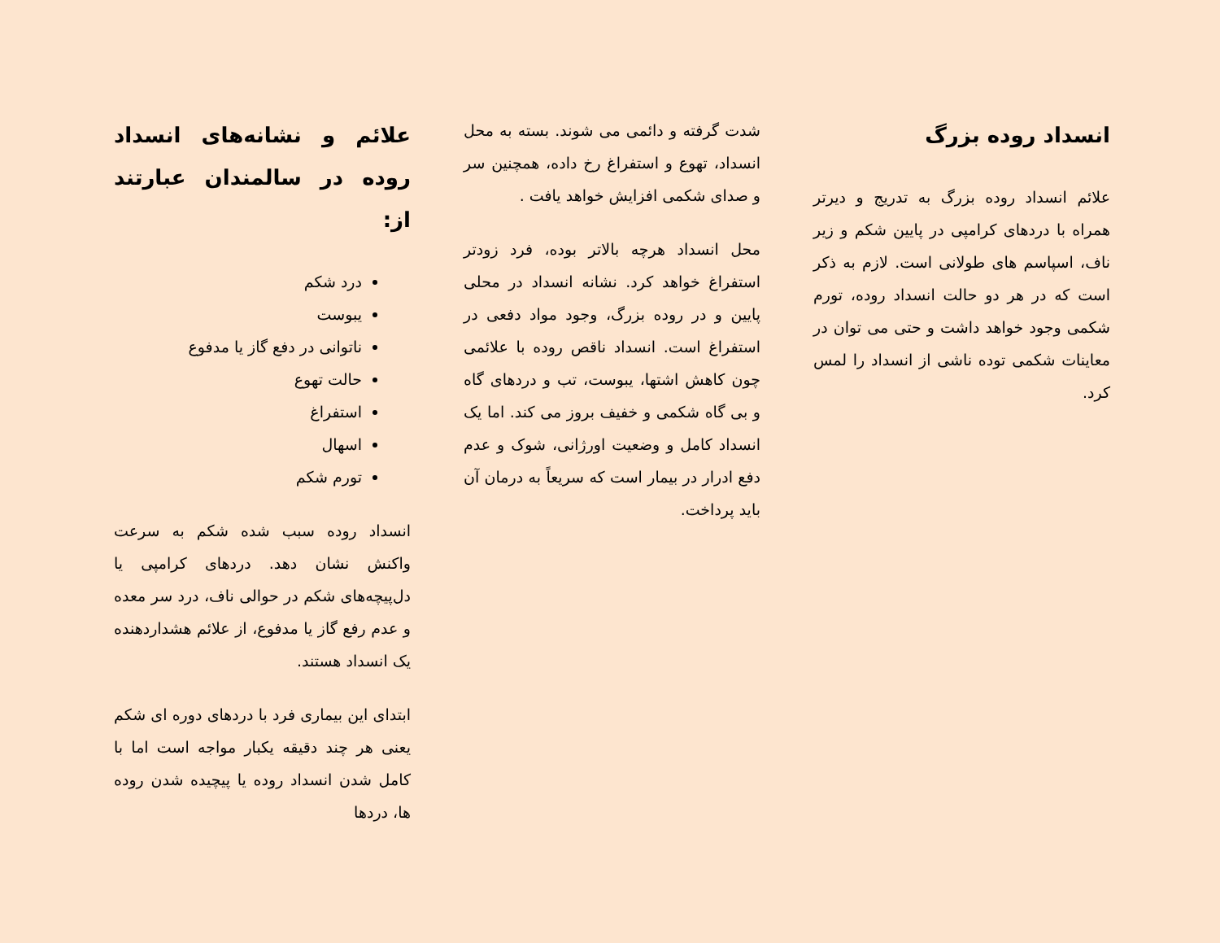انسداد روده بزرگ
علائم انسداد روده بزرگ به تدریج و دیرتر همراه با دردهای کرامپی در پایین شکم و زیر ناف، اسپاسم های طولانی است. لازم به ذکر است که در هر دو حالت انسداد روده، تورم شکمی وجود خواهد داشت و حتی می توان در معاینات شکمی توده ناشی از انسداد را لمس کرد.
شدت گرفته و دائمی می شوند. بسته به محل انسداد، تهوع و استفراغ رخ داده، همچنین سر و صدای شکمی افزایش خواهد یافت .
محل انسداد هرچه بالاتر بوده، فرد زودتر استفراغ خواهد کرد. نشانه انسداد در محلی پایین و در روده بزرگ، وجود مواد دفعی در استفراغ است. انسداد ناقص روده با علائمی چون کاهش اشتها، یبوست، تب و دردهای گاه و بی گاه شکمی و خفیف بروز می کند. اما یک انسداد کامل و وضعیت اورژانی، شوک و عدم دفع ادرار در بیمار است که سریعاً به درمان آن باید پرداخت.
علائم و نشانه‌های انسداد روده در سالمندان عبارتند از:
درد شکم
یبوست
ناتوانی در دفع گاز یا مدفوع
حالت تهوع
استفراغ
اسهال
تورم شکم
انسداد روده سبب شده شکم به سرعت واکنش نشان دهد. دردهای کرامپی یا دل‌پیچه‌های شکم در حوالی ناف، درد سر معده و عدم رفع گاز یا مدفوع، از علائم هشداردهنده یک انسداد هستند.
ابتدای این بیماری فرد با دردهای دوره ای شکم یعنی هر چند دقیقه یکبار مواجه است اما با کامل شدن انسداد روده یا پیچیده شدن روده ها، دردها